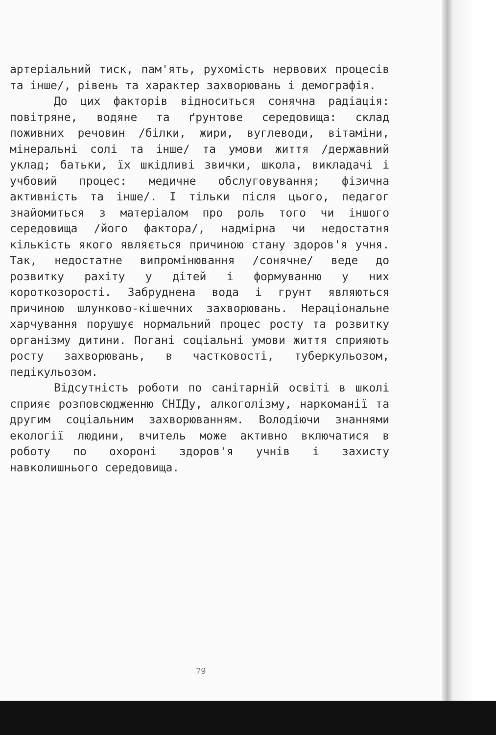артеріальний тиск, пам'ять, рухомість нервових процесів та інше/, рівень та характер захворювань і демографія.
До цих факторів відноситься сонячна радіація: повітряне, водяне та ґрунтове середовища: склад поживних речовин /білки, жири, вуглеводи, вітаміни, мінеральні солі та інше/ та умови життя /державний уклад; батьки, їх шкідливі звички, школа, викладачі і учбовий процес: медичне обслуговування; фізична активність та інше/. І тільки після цього, педагог знайомиться з матеріалом про роль того чи іншого середовища /його фактора/, надмірна чи недостатня кількість якого являється причиною стану здоров'я учня. Так, недостатне випромінювання /сонячне/ веде до розвитку рахіту у дітей і формуванню у них короткозорості. Забруднена вода і грунт являються причиною шлунково-кішечних захворювань. Нераціональне харчування порушує нормальний процес росту та розвитку організму дитини. Погані соціальні умови життя сприяють росту захворювань, в частковості, туберкульозом, педікульозом.
Відсутність роботи по санітарній освіті в школі сприяє розповсюдженню СНІДу, алкоголізму, наркоманії та другим соціальним захворюванням. Володіючи знаннями екології людини, вчитель може активно включатися в роботу по охороні здоров'я учнів і захисту навколишнього середовища.
79